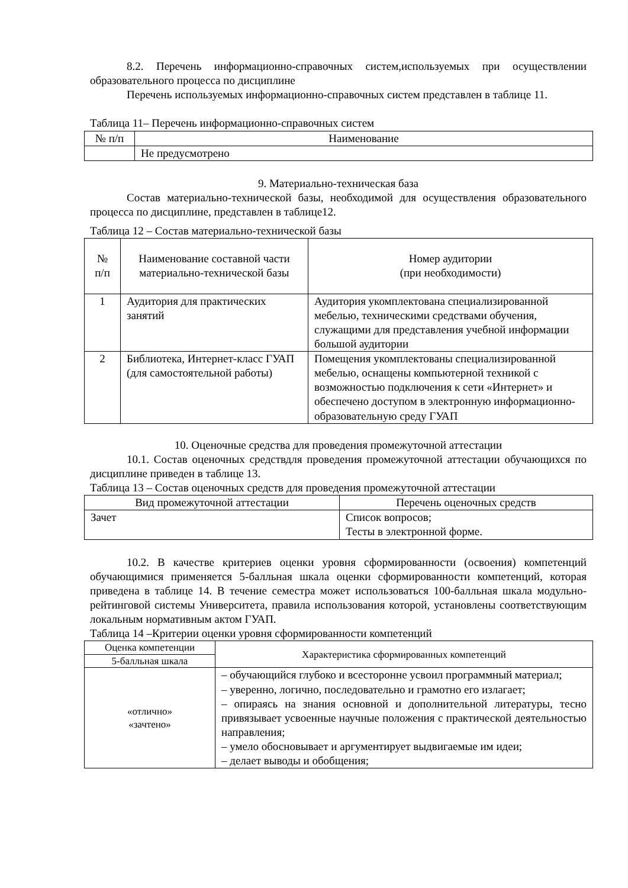8.2. Перечень информационно-справочных систем,используемых при осуществлении образовательного процесса по дисциплине
Перечень используемых информационно-справочных систем представлен в таблице 11.
Таблица 11– Перечень информационно-справочных систем
| № п/п | Наименование |
| --- | --- |
| | Не предусмотрено |
9. Материально-техническая база
Состав материально-технической базы, необходимой для осуществления образовательного процесса по дисциплине, представлен в таблице12.
Таблица 12 – Состав материально-технической базы
| № п/п | Наименование составной части материально-технической базы | Номер аудитории (при необходимости) |
| --- | --- | --- |
| 1 | Аудитория для практических занятий | Аудитория укомплектована специализированной мебелью, техническими средствами обучения, служащими для представления учебной информации большой аудитории |
| 2 | Библиотека, Интернет-класс ГУАП (для самостоятельной работы) | Помещения укомплектованы специализированной мебелью, оснащены компьютерной техникой с возможностью подключения к сети «Интернет» и обеспечено доступом в электронную информационно-образовательную среду ГУАП |
10. Оценочные средства для проведения промежуточной аттестации
10.1. Состав оценочных средствдля проведения промежуточной аттестации обучающихся по дисциплине приведен в таблице 13.
Таблица 13 – Состав оценочных средств для проведения промежуточной аттестации
| Вид промежуточной аттестации | Перечень оценочных средств |
| --- | --- |
| Зачет | Список вопросов; Тесты в электронной форме. |
10.2. В качестве критериев оценки уровня сформированности (освоения) компетенций обучающимися применяется 5-балльная шкала оценки сформированности компетенций, которая приведена в таблице 14. В течение семестра может использоваться 100-балльная шкала модульно-рейтинговой системы Университета, правила использования которой, установлены соответствующим локальным нормативным актом ГУАП.
Таблица 14 –Критерии оценки уровня сформированности компетенций
| Оценка компетенции | Характеристика сформированных компетенций |
| --- | --- |
| 5-балльная шкала | |
| «отлично» «зачтено» | – обучающийся глубоко и всесторонне усвоил программный материал; – уверенно, логично, последовательно и грамотно его излагает; – опираясь на знания основной и дополнительной литературы, тесно привязывает усвоенные научные положения с практической деятельностью направления; – умело обосновывает и аргументирует выдвигаемые им идеи; – делает выводы и обобщения; |